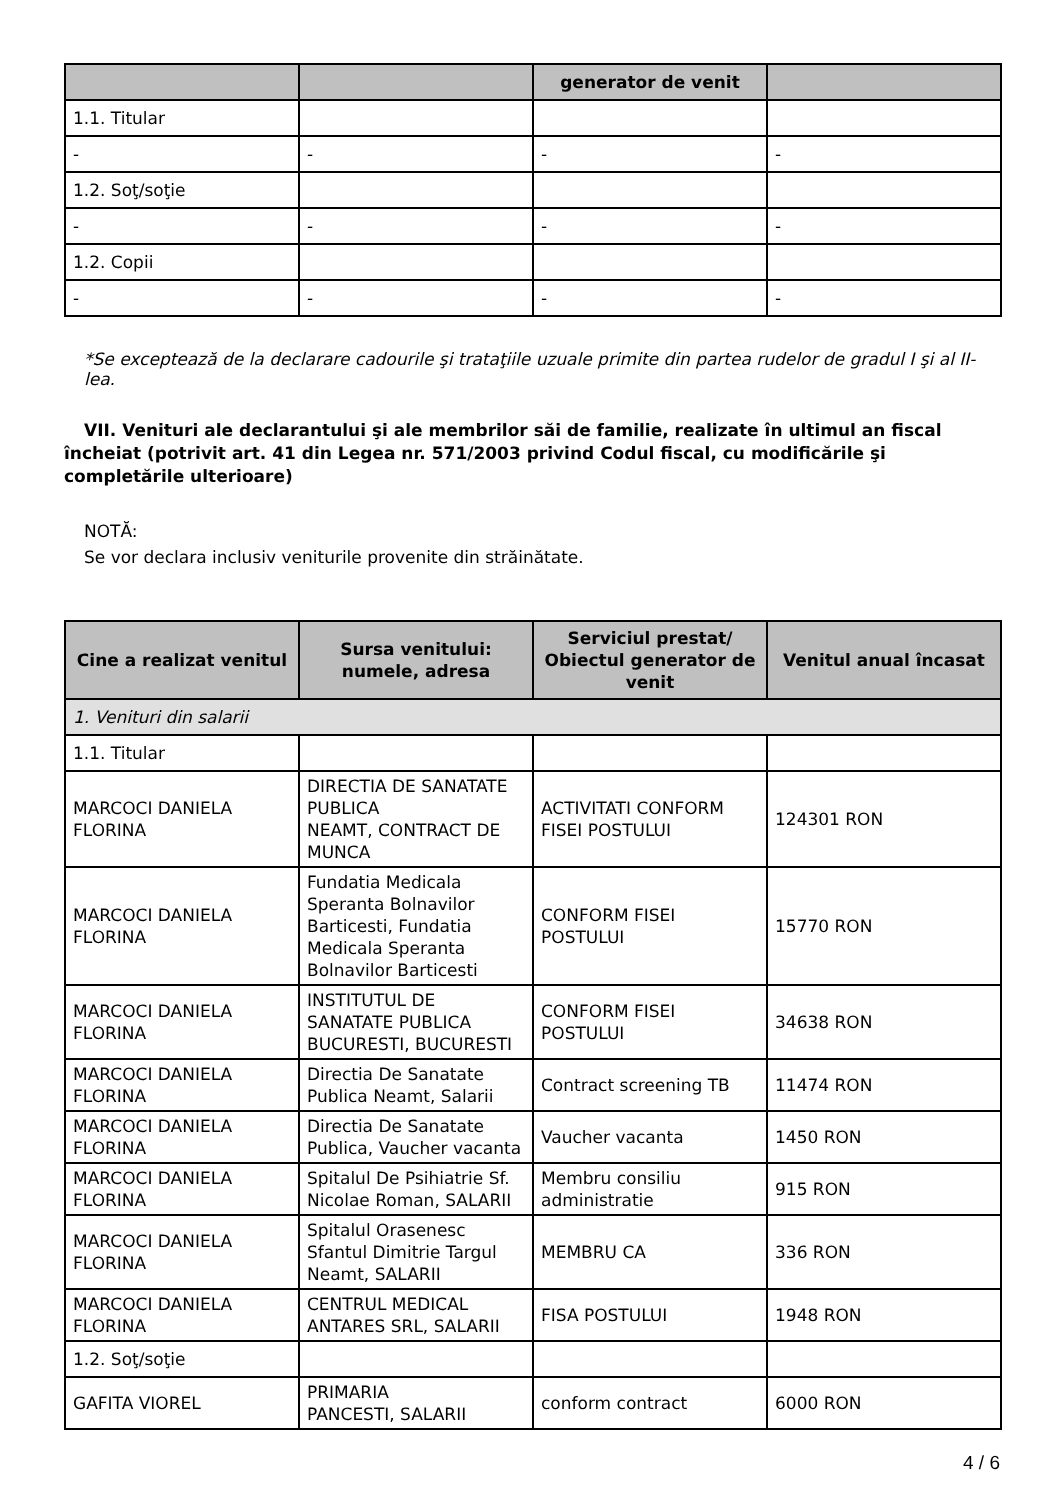| | | generator de venit | |
| --- | --- | --- | --- |
| 1.1. Titular | | | |
| - | - | - | - |
| 1.2. Soţ/soţie | | | |
| - | - | - | - |
| 1.2. Copii | | | |
| - | - | - | - |
*Se exceptează de la declarare cadourile şi trataţiile uzuale primite din partea rudelor de gradul I şi al II-lea.
VII. Venituri ale declarantului şi ale membrilor săi de familie, realizate în ultimul an fiscal încheiat (potrivit art. 41 din Legea nr. 571/2003 privind Codul fiscal, cu modificările şi completările ulterioare)
NOTĂ:
Se vor declara inclusiv veniturile provenite din străinătate.
| Cine a realizat venitul | Sursa venitului: numele, adresa | Serviciul prestat/ Obiectul generator de venit | Venitul anual încasat |
| --- | --- | --- | --- |
| 1. Venituri din salarii | | | |
| 1.1. Titular | | | |
| MARCOCI DANIELA FLORINA | DIRECTIA DE SANATATE PUBLICA NEAMT, CONTRACT DE MUNCA | ACTIVITATI CONFORM FISEI POSTULUI | 124301 RON |
| MARCOCI DANIELA FLORINA | Fundatia Medicala Speranta Bolnavilor Barticesti, Fundatia Medicala Speranta Bolnavilor Barticesti | CONFORM FISEI POSTULUI | 15770 RON |
| MARCOCI DANIELA FLORINA | INSTITUTUL DE SANATATE PUBLICA BUCURESTI, BUCURESTI | CONFORM FISEI POSTULUI | 34638 RON |
| MARCOCI DANIELA FLORINA | Directia De Sanatate Publica Neamt, Salarii | Contract screening TB | 11474 RON |
| MARCOCI DANIELA FLORINA | Directia De Sanatate Publica, Vaucher vacanta | Vaucher vacanta | 1450 RON |
| MARCOCI DANIELA FLORINA | Spitalul De Psihiatrie Sf. Nicolae Roman, SALARII | Membru consiliu administratie | 915 RON |
| MARCOCI DANIELA FLORINA | Spitalul Orasenesc Sfantul Dimitrie Targul Neamt, SALARII | MEMBRU CA | 336 RON |
| MARCOCI DANIELA FLORINA | CENTRUL MEDICAL ANTARES SRL, SALARII | FISA POSTULUI | 1948 RON |
| 1.2. Soţ/soţie | | | |
| GAFITA VIOREL | PRIMARIA PANCESTI, SALARII | conform contract | 6000 RON |
4 / 6